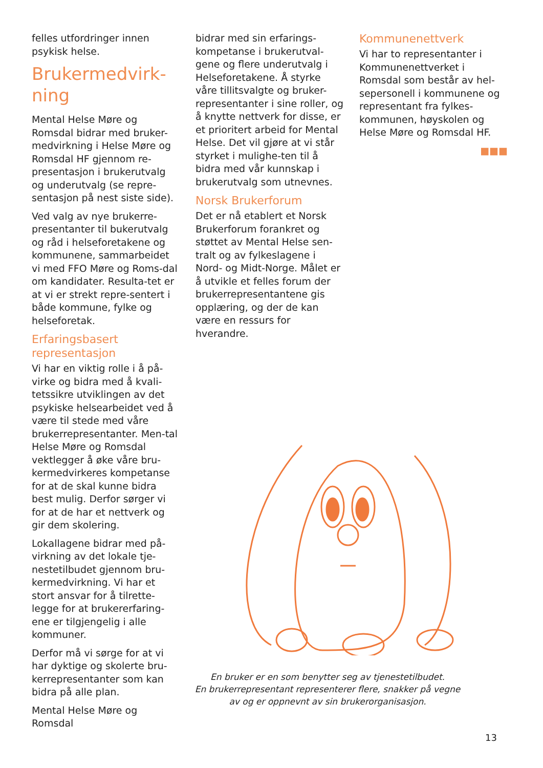felles utfordringer innen psykisk helse.
Brukermedvirk-ning
Mental Helse Møre og Romsdal bidrar med bruker-medvirkning i Helse Møre og Romsdal HF gjennom re-presentasjon i brukerutvalg og underutvalg (se repre-sentasjon på nest siste side).
Ved valg av nye brukerre-presentanter til bukerutvalg og råd i helseforetakene og kommunene, sammarbeidet vi med FFO Møre og Roms-dal om kandidater. Resulta-tet er at vi er strekt repre-sentert i både kommune, fylke og helseforetak.
Erfaringsbasert representasjon
Vi har en viktig rolle i å på-virke og bidra med å kvali-tetssikre utviklingen av det psykiske helsearbeidet ved å være til stede med våre brukerrepresentanter. Men-tal Helse Møre og Romsdal vektlegger å øke våre bru-kermedvirkeres kompetanse for at de skal kunne bidra best mulig. Derfor sørger vi for at de har et nettverk og gir dem skolering.
Lokallagene bidrar med på-virkning av det lokale tje-nestetilbudet gjennom bru-kermedvirkning. Vi har et stort ansvar for å tilrette-legge for at brukererfaring-ene er tilgjengelig i alle kommuner.
Derfor må vi sørge for at vi har dyktige og skolerte bru-kerrepresentanter som kan bidra på alle plan.
Mental Helse Møre og Romsdal
bidrar med sin erfarings-kompetanse i brukerutval-gene og flere underutvalg i Helseforetakene. Å styrke våre tillitsvalgte og bruker-representanter i sine roller, og å knytte nettverk for disse, er et prioritert arbeid for Mental Helse. Det vil gjøre at vi står styrket i mulighe-ten til å bidra med vår kunnskap i brukerutvalg som utnevnes.
Norsk Brukerforum
Det er nå etablert et Norsk Brukerforum forankret og støttet av Mental Helse sen-tralt og av fylkeslagene i Nord- og Midt-Norge. Målet er å utvikle et felles forum der brukerrepresentantene gis opplæring, og der de kan være en ressurs for hverandre.
Kommunenettverk
Vi har to representanter i Kommunenettverket i Romsdal som består av hel-sepersonell i kommunene og representant fra fylkes-kommunen, høyskolen og Helse Møre og Romsdal HF.
■■■
En bruker er en som benytter seg av tjenestetilbudet.
En brukerrepresentant representerer flere, snakker på vegne av og er oppnevnt av sin brukerorganisasjon.
13